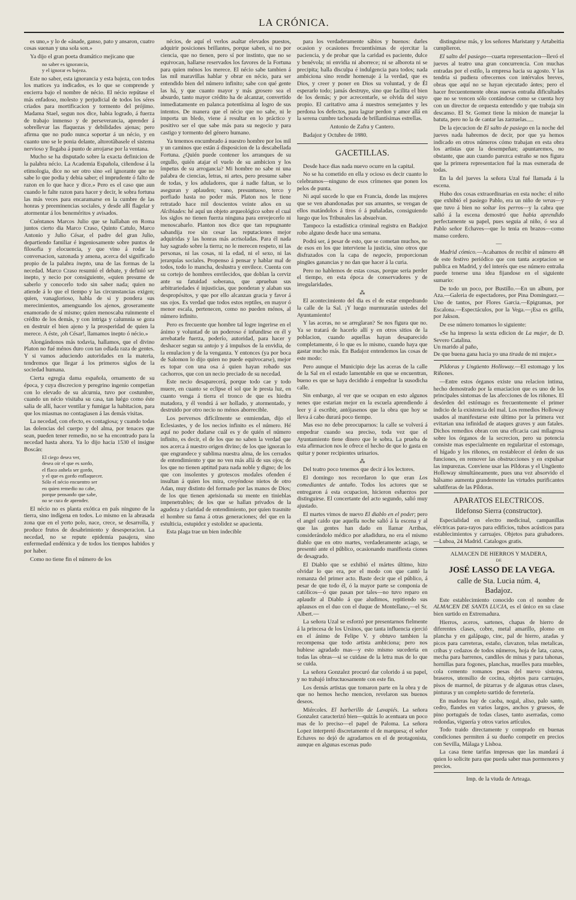LA CRÓNICA.
es uno,» y lo de «ánade, ganso, pato y ansaron, cuatro cosas suenan y una sola son.»
Ya dijo el gran poeta dramático mejicano que
no saber es ignorancia,
y el ignorar es bajeza.
Este no saber, esta ignorancia y esta bajeza, con todos los matices ya indicados, es lo que se comprende y encierra bajo el nombre de nécio. El nécio repútase el más enfadoso, molesto y perjudicial de todos los séres criados para mortificacion y tormento del prójimo. Madama Stael, segun nos dice, habia logrado, á fuerza de trabajo inmenso y de perseverancia, aprender á sobrellevar las flaquezas y debilidades ajenas; pero afirma que no pudo nunca soportar á un nécio, y en cuanto uno se le ponia delante, altorotàbasele el sistema nervioso y llegaba á punto de arrojarse por la ventana.
Mucho se ha disputado sobre la exacta definicion de la palabra nécio. La Academia Española, ciñendose á la etimologia, dice no ser otro sino «el ignorante que no sabe lo que podia y debia saber; el imprudente ó falto de razon en lo que hace y dice.» Pero es el caso que aun cuando le falte razon para hacer y decir, le sobra fortuna las más veces para encaramarse en la cumbre de las honras y preeminencias sociales, y desde allí flagelar y atormentar á los beneméritos y avisados.
Cuéntanos Marcos Julio que se hallaban en Roma juntos cierto dia Marco Craso, Quinto Catulo, Marco Antonio y Julio César, el padre del gran Julio, departiendo familiar é ingeniosamente sobre puntos de filosofia y elocuencia, y que vino á rodar la conversacion, sazonada y amena, acerca del significado propio de la palabra inepto, una de las formas de la necedad. Marco Craso resumió el debate, y definió ser inepto, y necio por consiguiente, «quien presume de saberlo y conocerlo todo sin saber nada; quien no atiende á lo que el tiempo y las circunstancias exigen; quien, vanaglorioso, habla de si y pondera sus merecimientos, amenguando los ajenos, groseramente enamorado de sí mismo; quien menoscaba ruinmente el crédito de los demás, y con intriga y calumnia se goza en destruir el bien ajeno y la prosperidad de quien la merece. A éste, ¡oh César!, llamamos inepto ó nécio.»
Alongándonos más todavia, hallamos, que el divino Platon no fué ménos duro con tan odiada raza de gentes. Y si vamos aduciendo autoridades en la materia, tendremos que llegar á los primeros siglos de la sociedad humana.
Cierta egregia dama española, ornamento de su época, y cuya discrecion y peregrino ingenio competian con lo elevado de su alcurnia, tuvo por costumbre, cuando un nécio visitaba su casa, tan luégo como éste salia de allí, hacer ventilar y fumigar la habitacion, para que los miasmas no contagiasen á las demás visitas.
La necedad, con efecto, es contagiosa; y cuando todas las dolencias del cuerpo y del alma, por tenaces que sean, pueden tener remedio, no se ha encontrado para la necedad hasta ahora. Ya lo dijo hacia 1530 el insigne Boscán:
El ciego desea ver,
desea oir el que es sordo,
el flaco anhela ser gordo,
y el que es gordo enflaquecer.
Sólo el nécio encuentro ser
en quien remedio no cabe,
porque pensando que sabe,
no se cura de aprender.
El nécio no es planta exótica en país ninguno de la tierra, sino indígena en todos. Lo mismo en la abrasada zona que en el yerto polo, nace, crece, se desarrolla, y produce frutos de desabrimiento y desesperacion. La necedad, no se repute epidemia pasajera, sino enfermedad endémica y de todos los tiempos habidos y por haber.
Como no tiene fin el número de los
nécios, de aquí el verlos asaltar elevados puestos, adquirir posiciones brillantes, porque saben, si no por ciencia, que no tienen, pero sí por instinto, que no se equivocan, hallarse reservados los favores de la Fortuna para quien ménos los merece. El nécio sabe tambien á las mil maravillas hablar y obrar en nécio, para ser entendido bien del número infinito; sabe con qué gente las há, y que cuanto mayor y más grosero sea el absurdo, tanto mayor crédito ha de alcanzar, convertido inmediatamente en palanca potentísima al logro de sus intentos. De manera que el nécio que no sabe, ni le importa un bledo, viene á resultar en lo práctico y positivo ser el que sabe más para su negocio y para castigo y tormento del género humano.
Ya tenemos encumbrado á nuestro hombre por los mil y un caminos que están á disposicion de la descabellada Fortuna. ¿Quién puede contener los arranques de su orgullo, quién atajar el vuelo de su ambicion y los ímpetus de su arrogancia? Mi hombre no sabe ni una palabra de ciencias, letras, ni artes, pero presume saber de todas, y los aduladores, que á nadie faltan, se lo aseguran y aplauden; vano, presuntuoso, terco y porfiado hasta no poder más. Platon nos le tiene retratado hace mil doscientos veinte años en su Alcibiades: hé aquí un objeto arqueológico sobre el cual los siglos no tienen fuerza ninguna para envejecerlo ni menoscabarlo. Planton nos dice que tan repugnante sabandija roe sin cesar las reputaciones mejor adquiridas y las honras más acrisoladas. Para él nada hay sagrado sobre la tierra; no le merecen respeto, ni las personas, ni las cosas, ni la edad, ni el sexo, ni las jerarquías sociales. Propenso á pensar y hablar mal de todos, todo lo mancha, deslustra y envilece. Cuenta con su cortejo de hombres envilecidos, que doblan la cerviz ante su fatuidad soberana, que aprueban sus arbitrariedades é injusticias, que ponderan y alaban sus despropósitos, y que por ello alcanzan gracia y favor á sus ojos. Es verdad que todos estos reptiles, en mayor ó menor escala, pertenecen, como no pueden ménos, al número infinito.
Pero es frecuente que hombre tal logre ingerirse en el ánimo y voluntad de un poderoso é infundirse en él y arrebatarle fuerza, poderío, autoridad, para hacer y deshacer segun su antojo y á impulsos de la envidia, de la emulacion y de la venganza. Y entonces (ya por boca de Salomon lo dijo quien no puede equivocarse), mejor es topar con una osa á quien hayan robado sus cachorros, que con un necio preciado de su necedad.
Este necio desaparecerá, porque todo cae y todo muere, en cuanto se eclipse el sol que le presta luz, en cuanto venga á tierra el tronco de que es hiedra matadora, y él vendrá á ser hollado, y atormentado, y destruido por otro necio no ménos aborrecible.
Los perversos difícilmente se enmiendan, dijo el Eclesiastes, y de los necios infinito es el número. Hé aquí no poder dudarse cuál es y de quién el número infinito, es decir, el de los que no saben la verdad que nos acerca á nuestro origen divino; de los que ignoran lo que engrandece y sublima nuestra alma, de los cerrados de entendimiento y que no ven más allá de sus ojos; de los que no tienen aptitud para nada noble y digno; de los que con insolentes y grotescos modales ofenden é insultan á quien los mira, creyéndose nietos de otro Adan, muy distinto del formado por las manos de Dios; de los que tienen aprisionada su mente en tinieblas impenetrables; de los que se hallan privados de la agudeza y claridad de entendimiento, por quien trasmite el hombre su fama á otras generaciones; del que en la estulticia, estupidez y estolidez se apacienta.
Esta plaga trae un bien indecible
para los verdaderamente sábios y buenos: darles ocasion y ocasiones frecuentísimas de ejercitar la paciencia, y de probar que la caridad es paciente, dulce y benévola; ni envidia ni aborrece; ni se alborota ni se precipita; halla disculpa é indulgencia para todos; nada ambiciona sino rendir homenaje á la verdad, que es Dios, y creer y poner en Dios su voluntad, y de Él esperarlo todo; jamás destruye, sino que facilita el bien de los demás; y por acrecentarle, se olvida del suyo propio. El caritativo ama á nuestros semejantes y les perdona los defectos, para lagrar perdon y amor allá en la serena cumbre tachonada de brillantísimas estrellas.
Antonio de Zafra y Cantero.
Badajoz y Octubre de 1880.
GACETILLAS.
Desde hace dias nada nuevo ocurre en la capital.
No se ha cometido en ella y ocioso es decir cuanto lo celebramos—ninguno de esos crímenes que ponen los pelos de punta.
Ni aquí sucede lo que en Francia, donde las mujeres que se ven abandonadas por sus amantes, se vengan de ellos matándolos á tiros ó á puñaladas, consiguiendo luego que los Tribunales las absuelvan.
Tampoco la estadística criminal registra en Badajoz robo alguno desde hace una semana.
Podrá ser, á pesar de esto, que se cometan muchos, no de esos en los que interviene la justicia, sino otros que disfrazados con la capa de negocio, proporcionan pingües ganancias y no dan que hacer á la curia.
Pero no hablemos de estas cosas, porque seria perder el tiempo, en esta época de conservadores y de irregularidades.
⁂
El acontecimiento del dia es el de estar empedrando la calle de la Sal. ¡Y luego murmurarán ustedes del Ayuntamiento!
Y las aceras, no se arreglaran? Se nos figura que no. Ya se tratará de hacerlo allí y en otros sitios de la poblacion, cuando aquellas hayan desaparecido completamente, ó lo que es lo mismo, cuando haya que gastar mucho más. En Badajoz entendemos las cosas de este modo:
Pero aunque el Municipio deje las aceras de la calle de la Sal en el estado lamentable en que se encuentran, bueno es que se haya decidido á empedrar la susodicha calle.
Sin embargo, al ver que se ocupan en esto algunos nenes que estarian mejor en la escuela aprendiendo á leer y á escribir, antójasenos que la obra que hoy se lleva á cabo durará poco tiempo.
Mas eso no debe preocuparnos: la calle se volverá á empedrar cuando sea preciso, toda vez que el Ayuntamiento tiene dinero que le sobra. La prueba de esta afirmacion nos le ofrece el hecho de que lo gasta en quitar y poner recipientes urinarios.
⁂
Del teatro poco tenemos que decir á los lectores.
El domingo nos recordaron lo que eran Los comediantes de antaño. Todos los actores que se entregaron á esta ocupacion, hicieron esfuerzos por distinguirse. El concertante del acto segundo, salió muy ajustado.
El martes vimos de nuevo El diablo en el poder; pero el angel caido que aquella noche salió á la escena y al que las gentes han dado en llamar Arribas, considerándolo médico por añadidura, no era el mismo diablo que en otro martes, verdaderamente aciago, se presentó ante el público, ocasionando manifiesta ciones de desagrado.
El Diablo que se exhibió el mártes último, hizo olvidar lo que era, por el modo con que cantó la romanza del primer acto. Baste decir que el público, á pesar de que todo él, ó la mayor parte se componia de católicos—ó que pasan por tales—no tuvo reparo en aplaudir al Diablo á que aludimos, repitiendo sus aplausos en el duo con el duque de Montellano,—el Sr. Albert.—
La señora Uzal se esforzó por presentarnos fielmente á la princesa de los Ursinos, que tanta influencia ejerció en el ánimo de Felipe V. y obtuvo tambien la recompensa que todo artista ambiciona; pero nos hubiese agradado mas—y esto mismo sucederia en todas las obras—si se cuidase de la letra mas de lo que se cuida.
La señora Gonzalez procuró dar colorido á su papel, y no trabajó infructuosamente con este fin.
Los demás artistas que tomaron parte en la obra y de que no hemos hecho mencion, revelaron sus buenos deseos.
Miércoles. El barberillo de Lavapiés. La señora Gonzalez caracterizó bien—quizás lo acentuara un poco mas de lo preciso—el papel de Paloma. La señora Lopez interpretó discretamente el de marquesa; el señor Echaves no dejó de agradarnos en el de protagonista, aunque en algunas escenas pudo
distinguirse más, y los señores Maristany y Artabeitia cumplieron.
El salto del pasiego—cuarta representacion—llevó el jueves al teatro una gran concurrencia. Con muchas entradas por el estilo, la empresa hacia su agosto. Y las tendria si pudiera ofrecernos con intérvalos breves, obras que aquí no se hayan ejecutado ántes; pero el hacer frecuentemente obras nuevas entraña dificultades que no se vencen sólo contándose como se cuenta hoy con un director de orquesta entendido y que trabaja sin descanso. El Sr. Gomez tiene la mision de manejar la batuta, pero no la de cantar las zarzuelas.....
De la ejecucion de El salto de pasiego en la noche del jueves nada habremos de decir, por que ya hemos indicado en otros números cómo trabajan en esta obra los artistas que la desempeñan; apuntaremos, no obstante, que aun cuando parezca estraño se nos figura que la primera representacion fué la mas esmerada de todas.
En la del jueves la señora Uzal fué llamada á la escena.
Hubo dos cosas extraordinarias en esta noche: el niño que exhibió el pasiego Pablo, era un niño de veras—y que tuvo á bien no soltar los perros—y la cabra que salió á la escena demostró que habia aprendido perfectamente su papel, pues seguia al niño, ó sea al Pablo señor Echaves—que lo tenia en brazos—como manso cordero.
—
Madrid cómico.—Acabamos de recibir el número 48 de este festivo periódico que con tanta aceptacion se publica en Madrid, y del interés que ese número entraña puede tenerse una idea fijandose en el siguiente sumario:
De todo un poco, por Bustillo.—En un album, por Aza.—Galeria de espectadores, por Pina Dominguez.—Uno de tantos, por Flores Garcia.—Epigramas, por Escalona.—Espectáculos, por la Vega.—¡Esa es grilla, por Jakson.
De ese número tomamos lo siguiente:
«Se ha impreso la sexta edicion de La mujer, de D. Severo Catalina.
Un marido al paño,
De que buena gana hacia yo una tirada de mi mujer.»
Píldoras y Ungüento Holloway.—El estomago y los Riñones.
—Entre estos órganos existe una relacion intima, hecho demostrado por la emaciacion que es uno de los principales sintomas de las afecciones de los riñones. El desórden del estómago es frecuentemente el primer indicio de la existencia del mal. Los remedios Holloway usados al manifestarse este último por la primera vez evitarian una infinidad de ataques graves y aun fatales. Dichos remedios obran con una eficacia casi milagrosa sobre los órganos de la secrecion, pero su potencia consiste mas especialmente en regularizar el estomago, el hígado y los riñones, en restablecer el órden de sus funciones, en remover las obstrucciones y en expulsar las impurezas. Conviene usar las Píldoras y el Ungüento Holloway simultáneamente, pues una vez absorvido el bálsamo aumenta grandemente las virtudes purificantes salutíferas de las Píldoras.
APARATOS ELECTRICOS.
Ildefonso Sierra (constructor).
Especialidad en electro medicinal, campanillas eléctricas para-rayos para edificios, tubos acústicos para establecimientos y carruajes. Objetos para grabadores.—Luboa, 24 Madrid. Catalogos gratis.
ALMACEN DE HIERROS Y MADERA,
DE
JOSÉ LASSO DE LA VEGA.
calle de Sta. Lucia núm. 4,
Badajoz.
Este establecimiento conocido con el nombre de ALMACEN DE SANTA LUCIA, es el único en su clase bien surtido en Extremadura.
Hierros, aceros, sartenes, chapas de hierro de diferentes clases, cobre, metal amarillo, plomo en plancha y en galápago, cinc, pal de hierro, azadas y picos para carreteras, estaño, clavazon, telas metalicas, cribas y cedazos de todos números, hoja de lata, cazos, mecha para barrenos, candiles de minas y para tahonas, hornillas para fogones, planchas, muelles para muebles, cola cemento romanos pesas del nuevo sistema, braseros, utensilio de cocina, objetos para carruajes, pisos de marmol, de pizarras y de algunas otras clases, pinturas y un completo surtido de ferretería.
En maderas hay de caoba, nogal, aliso, palo santo, cedro, flandes en varios largos, anchos y gruesos, de pino portugués de todas clases, tanto aserradas, como redondas, viguería y otros varios artículos.
Todo traido directamente y comprado en buenas condiciones permiten á su dueño competir en precios con Sevilla, Málaga y Lisboa.
La casa tiene tarifas impresas que las mandará á quien lo solicite para que pueda saber mas pormenores y precios.
Imp. de la viuda de Arteaga.